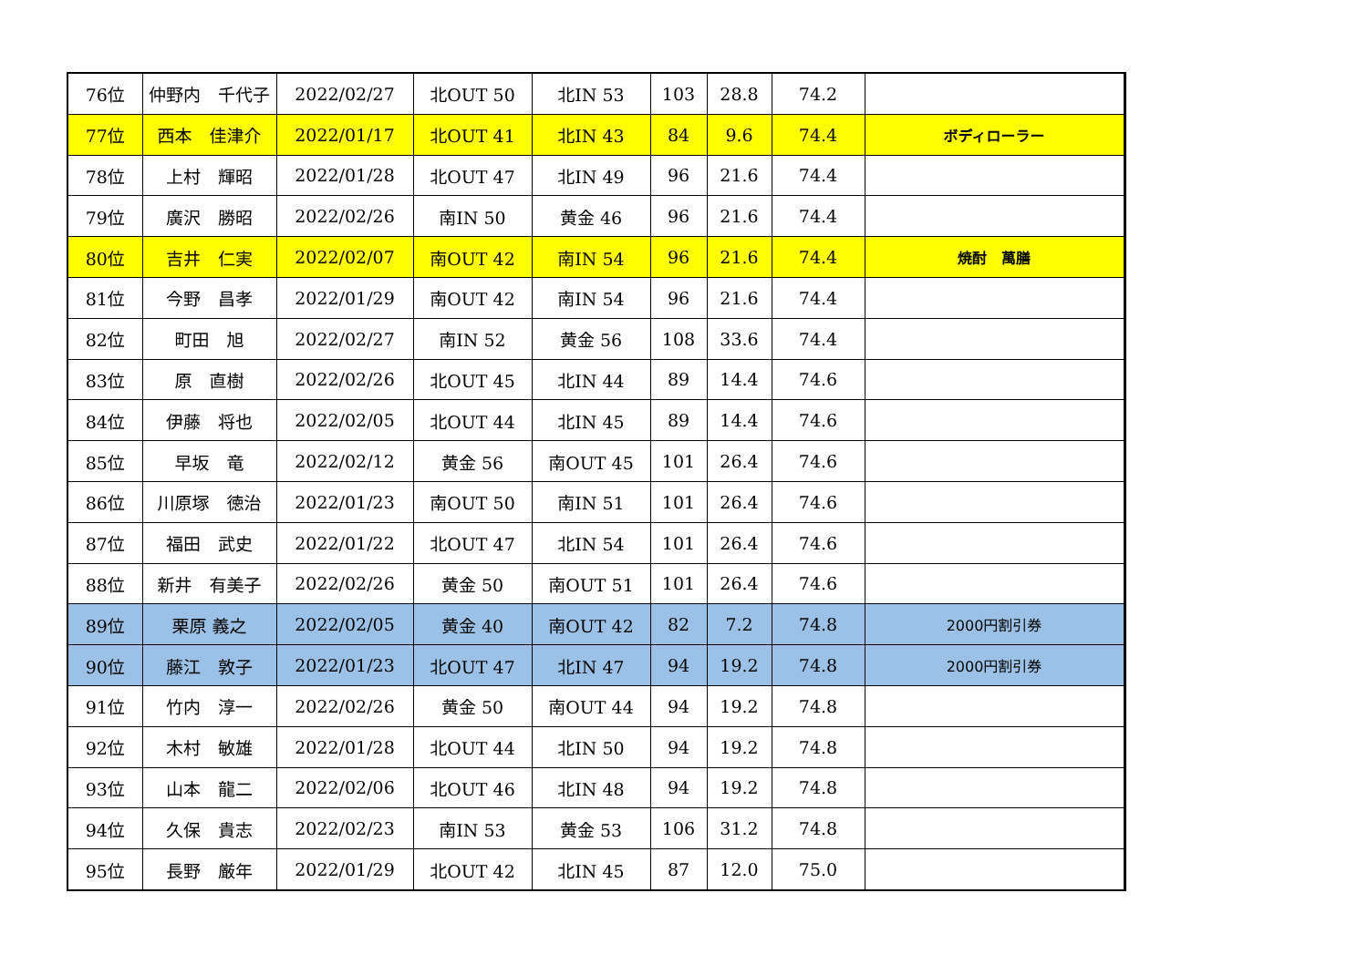| 76位 | 仲野内 千代子 | 2022/02/27 | 北OUT 50 | 北IN 53 | 103 | 28.8 | 74.2 | |
| 77位 | 西本 佳津介 | 2022/01/17 | 北OUT 41 | 北IN 43 | 84 | 9.6 | 74.4 | ボディローラー |
| 78位 | 上村 輝昭 | 2022/01/28 | 北OUT 47 | 北IN 49 | 96 | 21.6 | 74.4 | |
| 79位 | 廣沢 勝昭 | 2022/02/26 | 南IN 50 | 黄金 46 | 96 | 21.6 | 74.4 | |
| 80位 | 吉井 仁実 | 2022/02/07 | 南OUT 42 | 南IN 54 | 96 | 21.6 | 74.4 | 焼酎 萬膳 |
| 81位 | 今野 昌孝 | 2022/01/29 | 南OUT 42 | 南IN 54 | 96 | 21.6 | 74.4 | |
| 82位 | 町田 旭 | 2022/02/27 | 南IN 52 | 黄金 56 | 108 | 33.6 | 74.4 | |
| 83位 | 原 直樹 | 2022/02/26 | 北OUT 45 | 北IN 44 | 89 | 14.4 | 74.6 | |
| 84位 | 伊藤 将也 | 2022/02/05 | 北OUT 44 | 北IN 45 | 89 | 14.4 | 74.6 | |
| 85位 | 早坂 竜 | 2022/02/12 | 黄金 56 | 南OUT 45 | 101 | 26.4 | 74.6 | |
| 86位 | 川原塚 徳治 | 2022/01/23 | 南OUT 50 | 南IN 51 | 101 | 26.4 | 74.6 | |
| 87位 | 福田 武史 | 2022/01/22 | 北OUT 47 | 北IN 54 | 101 | 26.4 | 74.6 | |
| 88位 | 新井 有美子 | 2022/02/26 | 黄金 50 | 南OUT 51 | 101 | 26.4 | 74.6 | |
| 89位 | 栗原 義之 | 2022/02/05 | 黄金 40 | 南OUT 42 | 82 | 7.2 | 74.8 | 2000円割引券 |
| 90位 | 藤江 敦子 | 2022/01/23 | 北OUT 47 | 北IN 47 | 94 | 19.2 | 74.8 | 2000円割引券 |
| 91位 | 竹内 淳一 | 2022/02/26 | 黄金 50 | 南OUT 44 | 94 | 19.2 | 74.8 | |
| 92位 | 木村 敏雄 | 2022/01/28 | 北OUT 44 | 北IN 50 | 94 | 19.2 | 74.8 | |
| 93位 | 山本 龍二 | 2022/02/06 | 北OUT 46 | 北IN 48 | 94 | 19.2 | 74.8 | |
| 94位 | 久保 貴志 | 2022/02/23 | 南IN 53 | 黄金 53 | 106 | 31.2 | 74.8 | |
| 95位 | 長野 厳年 | 2022/01/29 | 北OUT 42 | 北IN 45 | 87 | 12.0 | 75.0 | |